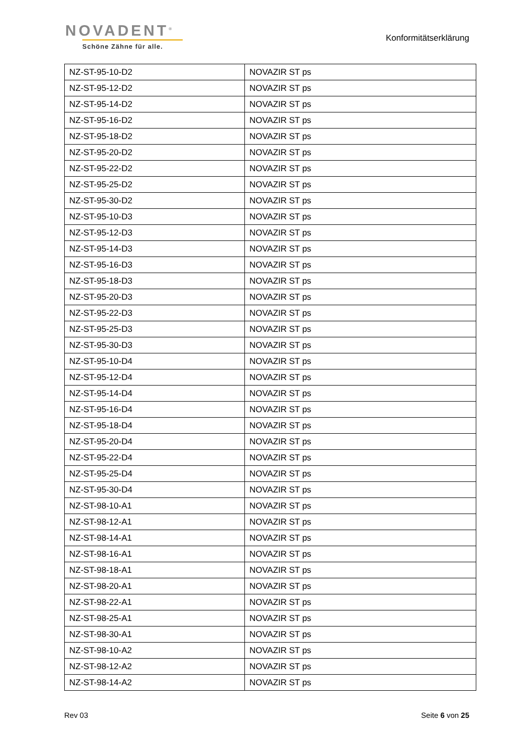NOVADENT<sup>®</sup>
Schöne Zähne für alle.
Konformitätserklärung
| NZ-ST-95-10-D2 | NOVAZIR ST ps |
| NZ-ST-95-12-D2 | NOVAZIR ST ps |
| NZ-ST-95-14-D2 | NOVAZIR ST ps |
| NZ-ST-95-16-D2 | NOVAZIR ST ps |
| NZ-ST-95-18-D2 | NOVAZIR ST ps |
| NZ-ST-95-20-D2 | NOVAZIR ST ps |
| NZ-ST-95-22-D2 | NOVAZIR ST ps |
| NZ-ST-95-25-D2 | NOVAZIR ST ps |
| NZ-ST-95-30-D2 | NOVAZIR ST ps |
| NZ-ST-95-10-D3 | NOVAZIR ST ps |
| NZ-ST-95-12-D3 | NOVAZIR ST ps |
| NZ-ST-95-14-D3 | NOVAZIR ST ps |
| NZ-ST-95-16-D3 | NOVAZIR ST ps |
| NZ-ST-95-18-D3 | NOVAZIR ST ps |
| NZ-ST-95-20-D3 | NOVAZIR ST ps |
| NZ-ST-95-22-D3 | NOVAZIR ST ps |
| NZ-ST-95-25-D3 | NOVAZIR ST ps |
| NZ-ST-95-30-D3 | NOVAZIR ST ps |
| NZ-ST-95-10-D4 | NOVAZIR ST ps |
| NZ-ST-95-12-D4 | NOVAZIR ST ps |
| NZ-ST-95-14-D4 | NOVAZIR ST ps |
| NZ-ST-95-16-D4 | NOVAZIR ST ps |
| NZ-ST-95-18-D4 | NOVAZIR ST ps |
| NZ-ST-95-20-D4 | NOVAZIR ST ps |
| NZ-ST-95-22-D4 | NOVAZIR ST ps |
| NZ-ST-95-25-D4 | NOVAZIR ST ps |
| NZ-ST-95-30-D4 | NOVAZIR ST ps |
| NZ-ST-98-10-A1 | NOVAZIR ST ps |
| NZ-ST-98-12-A1 | NOVAZIR ST ps |
| NZ-ST-98-14-A1 | NOVAZIR ST ps |
| NZ-ST-98-16-A1 | NOVAZIR ST ps |
| NZ-ST-98-18-A1 | NOVAZIR ST ps |
| NZ-ST-98-20-A1 | NOVAZIR ST ps |
| NZ-ST-98-22-A1 | NOVAZIR ST ps |
| NZ-ST-98-25-A1 | NOVAZIR ST ps |
| NZ-ST-98-30-A1 | NOVAZIR ST ps |
| NZ-ST-98-10-A2 | NOVAZIR ST ps |
| NZ-ST-98-12-A2 | NOVAZIR ST ps |
| NZ-ST-98-14-A2 | NOVAZIR ST ps |
Rev 03 Seite 6 von 25